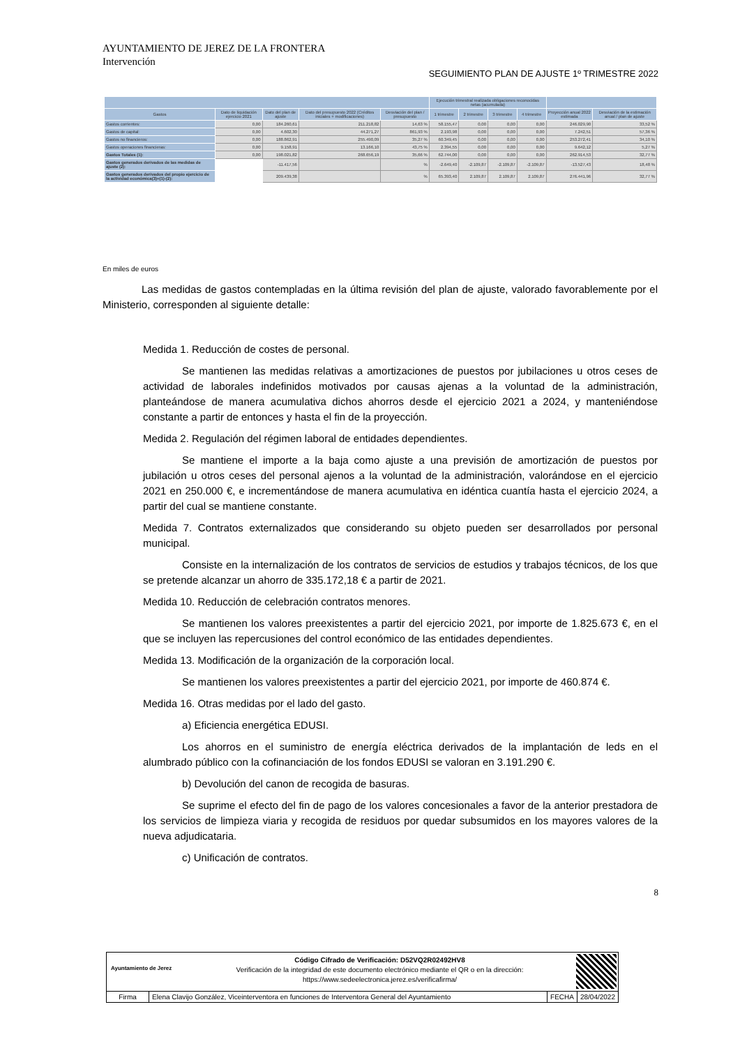AYUNTAMIENTO DE JEREZ DE LA FRONTERA
Intervención
SEGUIMIENTO PLAN DE AJUSTE 1º TRIMESTRE 2022
| | | | | | Ejecución trimestral realizada obligaciones reconocidas netas (acumulada) | | | | | |
| --- | --- | --- | --- | --- | --- | --- | --- | --- | --- | --- |
| Gastos | Dato de liquidación ejercicio 2021 | Dato del plan de ajuste | Dato del presupuesto 2022 (Créditos iniciales + modificaciones) | Desviación del plan / presupuesto | 1 trimestre | 2 trimestre | 3 trimestre | 4 trimestre | Proyección anual 2022 estimada | Desviación de la estimación anual / plan de ajuste |
| Gastos corrientes: | 0,00 | 184.260,61 | 211.218,82 | 14,63 % | 58.155,47 | 0,00 | 0,00 | 0,00 | 246.029,90 | 33,52 % |
| Gastos de capital: | 0,00 | 4.602,30 | 44.271,27 | 861,93 % | 2.193,98 | 0,00 | 0,00 | 0,00 | 7.242,51 | 57,36 % |
| Gastos no financieros: | 0,00 | 188.862,91 | 255.490,09 | 35,27 % | 60.349,45 | 0,00 | 0,00 | 0,00 | 253.272,41 | 34,10 % |
| Gastos operaciones financieras: | 0,00 | 9.158,91 | 13.166,10 | 43,75 % | 2.394,55 | 0,00 | 0,00 | 0,00 | 9.642,12 | 5,27 % |
| Gastos Totales (1): | 0,00 | 198.021,82 | 268.656,19 | 35,66 % | 62.744,00 | 0,00 | 0,00 | 0,00 | 262.914,53 | 32,77 % |
| Gastos generados derivados de las medidas de ajuste (2): | | -11.417,56 | | % | -2.649,40 | -2.109,87 | -2.109,87 | -2.109,87 | -13.527,43 | 18,48 % |
| Gastos generados derivados del propio ejercicio de la actividad económica(3)=(1)-(2): | | 209.439,38 | | % | 65.393,40 | 2.109,87 | 2.109,87 | 2.109,87 | 276.441,96 | 32,77 % |
En miles de euros
Las medidas de gastos contempladas en la última revisión del plan de ajuste, valorado favorablemente por el Ministerio, corresponden al siguiente detalle:
Medida 1. Reducción de costes de personal.
Se mantienen las medidas relativas a amortizaciones de puestos por jubilaciones u otros ceses de actividad de laborales indefinidos motivados por causas ajenas a la voluntad de la administración, planteándose de manera acumulativa dichos ahorros desde el ejercicio 2021 a 2024, y manteniéndose constante a partir de entonces y hasta el fin de la proyección.
Medida 2. Regulación del régimen laboral de entidades dependientes.
Se mantiene el importe a la baja como ajuste a una previsión de amortización de puestos por jubilación u otros ceses del personal ajenos a la voluntad de la administración, valorándose en el ejercicio 2021 en 250.000 €, e incrementándose de manera acumulativa en idéntica cuantía hasta el ejercicio 2024, a partir del cual se mantiene constante.
Medida 7. Contratos externalizados que considerando su objeto pueden ser desarrollados por personal municipal.
Consiste en la internalización de los contratos de servicios de estudios y trabajos técnicos, de los que se pretende alcanzar un ahorro de 335.172,18 € a partir de 2021.
Medida 10. Reducción de celebración contratos menores.
Se mantienen los valores preexistentes a partir del ejercicio 2021, por importe de 1.825.673 €, en el que se incluyen las repercusiones del control económico de las entidades dependientes.
Medida 13. Modificación de la organización de la corporación local.
Se mantienen los valores preexistentes a partir del ejercicio 2021, por importe de 460.874 €.
Medida 16. Otras medidas por el lado del gasto.
a) Eficiencia energética EDUSI.
Los ahorros en el suministro de energía eléctrica derivados de la implantación de leds en el alumbrado público con la cofinanciación de los fondos EDUSI se valoran en 3.191.290 €.
b) Devolución del canon de recogida de basuras.
Se suprime el efecto del fin de pago de los valores concesionales a favor de la anterior prestadora de los servicios de limpieza viaria y recogida de residuos por quedar subsumidos en los mayores valores de la nueva adjudicataria.
c) Unificación de contratos.
8
Ayuntamiento de Jerez
Código Cifrado de Verificación: D52VQ2R02492HV8
Verificación de la integridad de este documento electrónico mediante el QR o en la dirección:
https://www.sedeelectronica.jerez.es/verificafirma/
Firma Elena Clavijo González, Viceinterventora en funciones de Interventora General del Ayuntamiento
FECHA 28/04/2022